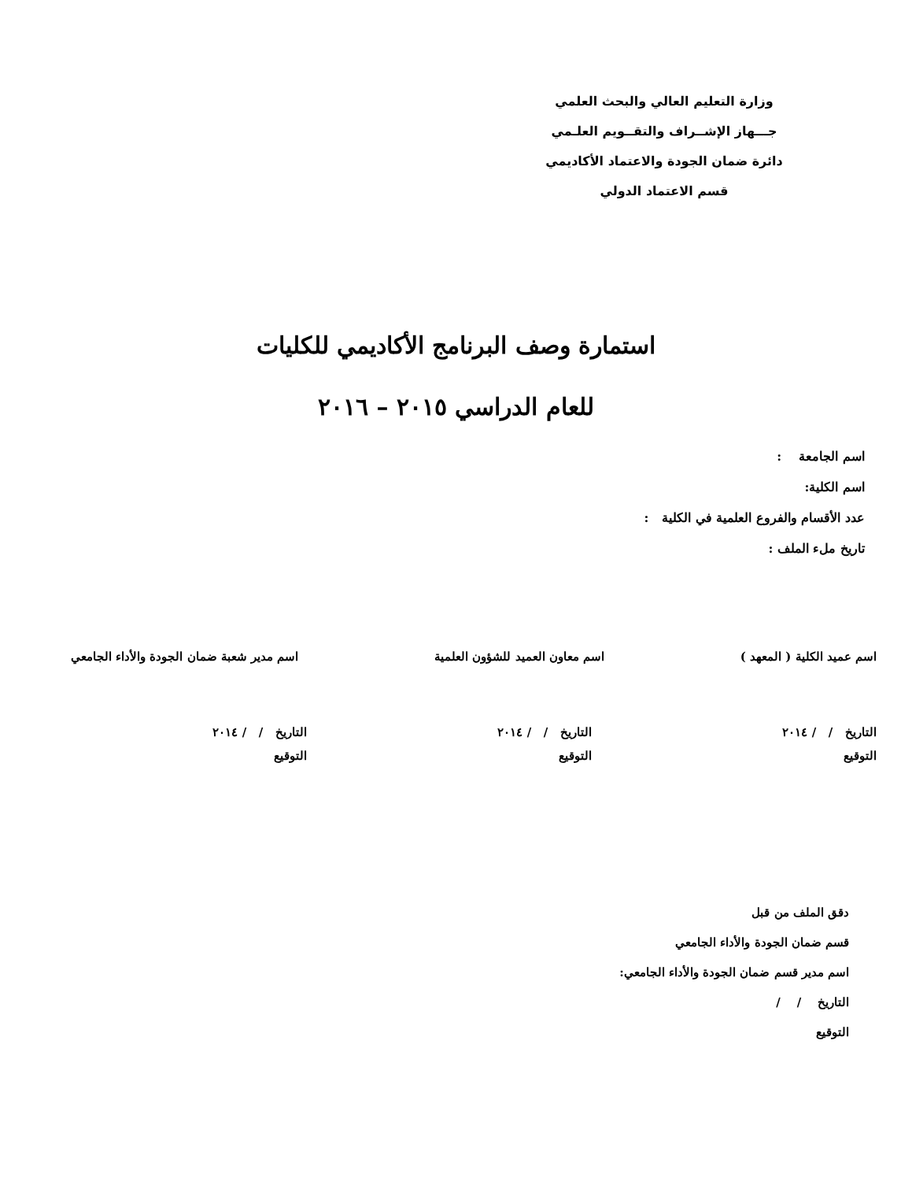وزارة التعليم العالي والبحث العلمي
جـــهاز الإشــراف والتقــويم العلـمي
دائرة ضمان الجودة والاعتماد الأكاديمي
قسم الاعتماد الدولي
استمارة وصف البرنامج الأكاديمي للكليات
للعام الدراسي ٢٠١٥ – ٢٠١٦
اسم الجامعة :
اسم الكلية:
عدد الأقسام والفروع العلمية في الكلية :
تاريخ ملء الملف :
اسم عميد الكلية ( المعهد ) اسم معاون العميد للشؤون العلمية
اسم مدير شعبة ضمان الجودة والأداء الجامعي
التاريخ / / ٢٠١٤
التوقيع
التاريخ / / ٢٠١٤
التوقيع
التاريخ / / ٢٠١٤
التوقيع
دقق الملف من قبل
قسم ضمان الجودة والأداء الجامعي
اسم مدير قسم ضمان الجودة والأداء الجامعي:
التاريخ / /
التوقيع